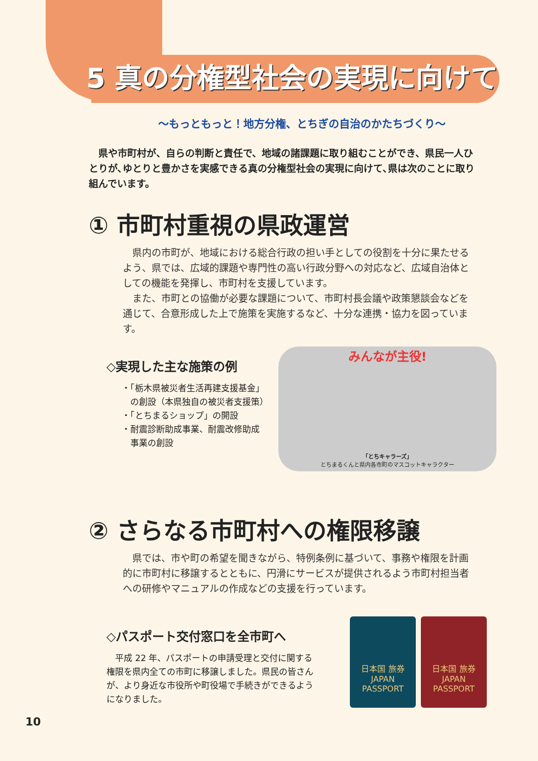5 真の分権型社会の実現に向けて
～もっともっと！地方分権、とちぎの自治のかたちづくり～
　県や市町村が、自らの判断と責任で、地域の諸課題に取り組むことができ、県民一人ひとりが､ゆとりと豊かさを実感できる真の分権型社会の実現に向けて､県は次のことに取り組んでいます。
① 市町村重視の県政運営
　県内の市町が、地域における総合行政の担い手としての役割を十分に果たせるよう、県では、広域的課題や専門性の高い行政分野への対応など、広域自治体としての機能を発揮し、市町村を支援しています。
　また、市町との協働が必要な課題について、市町村長会議や政策懇談会などを通じて、合意形成した上で施策を実施するなど、十分な連携・協力を図っています。
◇実現した主な施策の例
・「栃木県被災者生活再建支援基金」
　の創設（本県独自の被災者支援策）
・「とちまるショップ」の開設
・耐震診断助成事業、耐震改修助成
　事業の創設
みんなが主役!
「とちキャラーズ」
とちまるくんと県内各市町のマスコットキャラクター
② さらなる市町村への権限移譲
　県では、市や町の希望を聞きながら、特例条例に基づいて、事務や権限を計画的に市町村に移譲するとともに、円滑にサービスが提供されるよう市町村担当者への研修やマニュアルの作成などの支援を行っています。
◇パスポート交付窓口を全市町へ
　平成 22 年、パスポートの申請受理と交付に関する権限を県内全ての市町に移譲しました。県民の皆さんが、より身近な市役所や町役場で手続きができるようになりました。
日本国 旅券
JAPAN
PASSPORT
日本国 旅券
JAPAN
PASSPORT
10